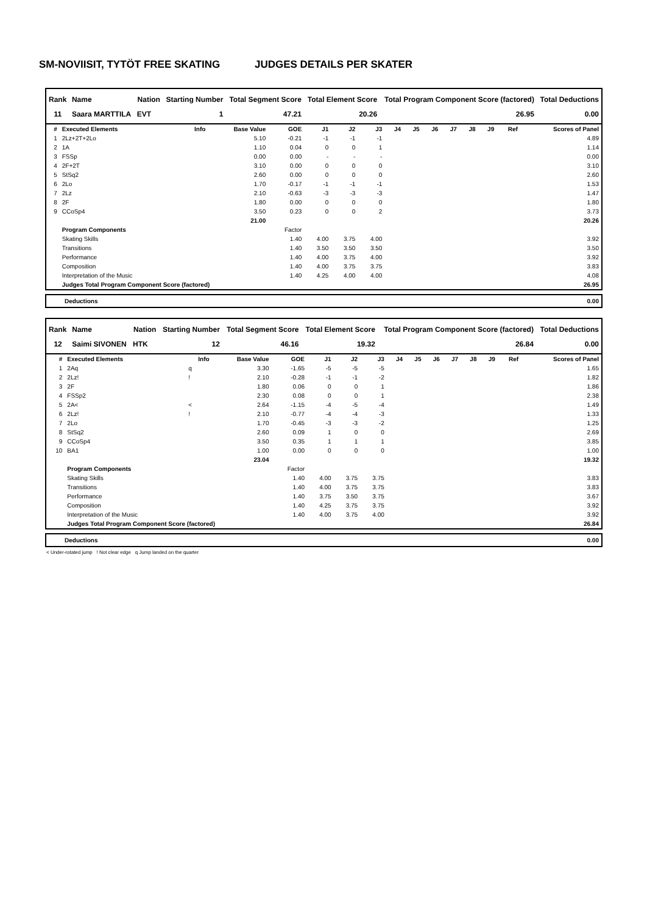SM-NOVIISIT, TYTÖT FREE SKATING JUDGES DETAILS PER SKATER
| Rank | Name | Nation | Starting Number | Total Segment Score | Total Element Score | Total Program Component Score (factored) | Total Deductions |
| --- | --- | --- | --- | --- | --- | --- | --- |
| 11 | Saara MARTTILA | EVT | 1 | 47.21 | 20.26 | 26.95 | 0.00 |
| # | Executed Elements | Info | Base Value | GOE | J1 | J2 | J3 | J4 | J5 | J6 | J7 | J8 | J9 | Ref | Scores of Panel |
| --- | --- | --- | --- | --- | --- | --- | --- | --- | --- | --- | --- | --- | --- | --- | --- |
| 1 | 2Lz+2T+2Lo | | 5.10 | -0.21 | -1 | -1 | -1 | | | | | | | | 4.89 |
| 2 | 1A | | 1.10 | 0.04 | 0 | 0 | 1 | | | | | | | | 1.14 |
| 3 | FSSp | | 0.00 | 0.00 | - | - | - | | | | | | | | 0.00 |
| 4 | 2F+2T | | 3.10 | 0.00 | 0 | 0 | 0 | | | | | | | | 3.10 |
| 5 | StSq2 | | 2.60 | 0.00 | 0 | 0 | 0 | | | | | | | | 2.60 |
| 6 | 2Lo | | 1.70 | -0.17 | -1 | -1 | -1 | | | | | | | | 1.53 |
| 7 | 2Lz | | 2.10 | -0.63 | -3 | -3 | -3 | | | | | | | | 1.47 |
| 8 | 2F | | 1.80 | 0.00 | 0 | 0 | 0 | | | | | | | | 1.80 |
| 9 | CCoSp4 | | 3.50 | 0.23 | 0 | 0 | 2 | | | | | | | | 3.73 |
| | | | 21.00 | | | | | | | | | | | | 20.26 |
| | Program Components | | | Factor | | | | | | | | | | | |
| | Skating Skills | | | 1.40 | 4.00 | 3.75 | 4.00 | | | | | | | | 3.92 |
| | Transitions | | | 1.40 | 3.50 | 3.50 | 3.50 | | | | | | | | 3.50 |
| | Performance | | | 1.40 | 4.00 | 3.75 | 4.00 | | | | | | | | 3.92 |
| | Composition | | | 1.40 | 4.00 | 3.75 | 3.75 | | | | | | | | 3.83 |
| | Interpretation of the Music | | | 1.40 | 4.25 | 4.00 | 4.00 | | | | | | | | 4.08 |
| | Judges Total Program Component Score (factored) | | | | | | | | | | | | | | 26.95 |
| Deductions | 0.00 |
| Rank | Name | Nation | Starting Number | Total Segment Score | Total Element Score | Total Program Component Score (factored) | Total Deductions |
| --- | --- | --- | --- | --- | --- | --- | --- |
| 12 | Saimi SIVONEN | HTK | 12 | 46.16 | 19.32 | 26.84 | 0.00 |
| # | Executed Elements | Info | Base Value | GOE | J1 | J2 | J3 | J4 | J5 | J6 | J7 | J8 | J9 | Ref | Scores of Panel |
| --- | --- | --- | --- | --- | --- | --- | --- | --- | --- | --- | --- | --- | --- | --- | --- |
| 1 | 2Aq | q | 3.30 | -1.65 | -5 | -5 | -5 | | | | | | | | 1.65 |
| 2 | 2Lz! | ! | 2.10 | -0.28 | -1 | -1 | -2 | | | | | | | | 1.82 |
| 3 | 2F | | 1.80 | 0.06 | 0 | 0 | 1 | | | | | | | | 1.86 |
| 4 | FSSp2 | | 2.30 | 0.08 | 0 | 0 | 1 | | | | | | | | 2.38 |
| 5 | 2A< | < | 2.64 | -1.15 | -4 | -5 | -4 | | | | | | | | 1.49 |
| 6 | 2Lz! | ! | 2.10 | -0.77 | -4 | -4 | -3 | | | | | | | | 1.33 |
| 7 | 2Lo | | 1.70 | -0.45 | -3 | -3 | -2 | | | | | | | | 1.25 |
| 8 | StSq2 | | 2.60 | 0.09 | 1 | 0 | 0 | | | | | | | | 2.69 |
| 9 | CCoSp4 | | 3.50 | 0.35 | 1 | 1 | 1 | | | | | | | | 3.85 |
| 10 | BA1 | | 1.00 | 0.00 | 0 | 0 | 0 | | | | | | | | 1.00 |
| | | | 23.04 | | | | | | | | | | | | 19.32 |
| | Program Components | | | Factor | | | | | | | | | | | |
| | Skating Skills | | | 1.40 | 4.00 | 3.75 | 3.75 | | | | | | | | 3.83 |
| | Transitions | | | 1.40 | 4.00 | 3.75 | 3.75 | | | | | | | | 3.83 |
| | Performance | | | 1.40 | 3.75 | 3.50 | 3.75 | | | | | | | | 3.67 |
| | Composition | | | 1.40 | 4.25 | 3.75 | 3.75 | | | | | | | | 3.92 |
| | Interpretation of the Music | | | 1.40 | 4.00 | 3.75 | 4.00 | | | | | | | | 3.92 |
| | Judges Total Program Component Score (factored) | | | | | | | | | | | | | | 26.84 |
| Deductions | 0.00 |
< Under-rotated jump ! Not clear edge q Jump landed on the quarter